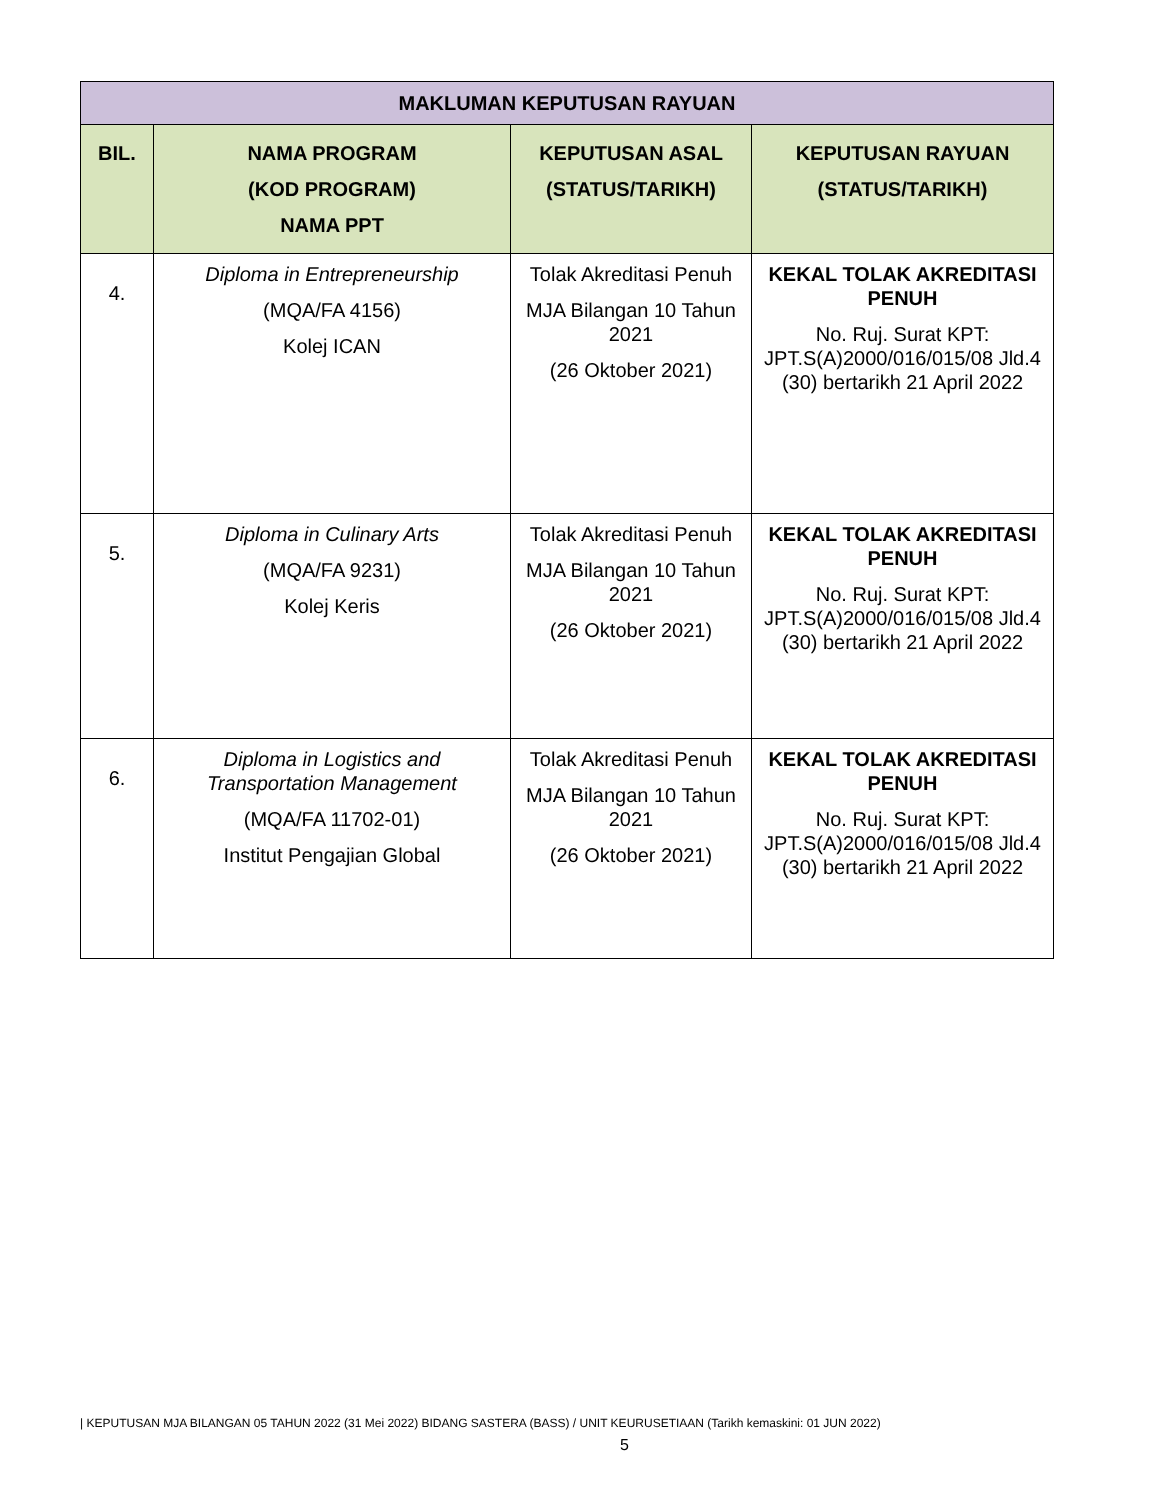| MAKLUMAN KEPUTUSAN RAYUAN | | | |
| --- | --- | --- | --- |
| BIL. | NAMA PROGRAM (KOD PROGRAM) NAMA PPT | KEPUTUSAN ASAL (STATUS/TARIKH) | KEPUTUSAN RAYUAN (STATUS/TARIKH) |
| 4. | Diploma in Entrepreneurship (MQA/FA 4156) Kolej ICAN | Tolak Akreditasi Penuh MJA Bilangan 10 Tahun 2021 (26 Oktober 2021) | KEKAL TOLAK AKREDITASI PENUH No. Ruj. Surat KPT: JPT.S(A)2000/016/015/08 Jld.4 (30) bertarikh 21 April 2022 |
| 5. | Diploma in Culinary Arts (MQA/FA 9231) Kolej Keris | Tolak Akreditasi Penuh MJA Bilangan 10 Tahun 2021 (26 Oktober 2021) | KEKAL TOLAK AKREDITASI PENUH No. Ruj. Surat KPT: JPT.S(A)2000/016/015/08 Jld.4 (30) bertarikh 21 April 2022 |
| 6. | Diploma in Logistics and Transportation Management (MQA/FA 11702-01) Institut Pengajian Global | Tolak Akreditasi Penuh MJA Bilangan 10 Tahun 2021 (26 Oktober 2021) | KEKAL TOLAK AKREDITASI PENUH No. Ruj. Surat KPT: JPT.S(A)2000/016/015/08 Jld.4 (30) bertarikh 21 April 2022 |
| KEPUTUSAN MJA BILANGAN 05 TAHUN 2022 (31 Mei 2022) BIDANG SASTERA (BASS) / UNIT KEURUSETIAAN (Tarikh kemaskini: 01 JUN 2022)
5